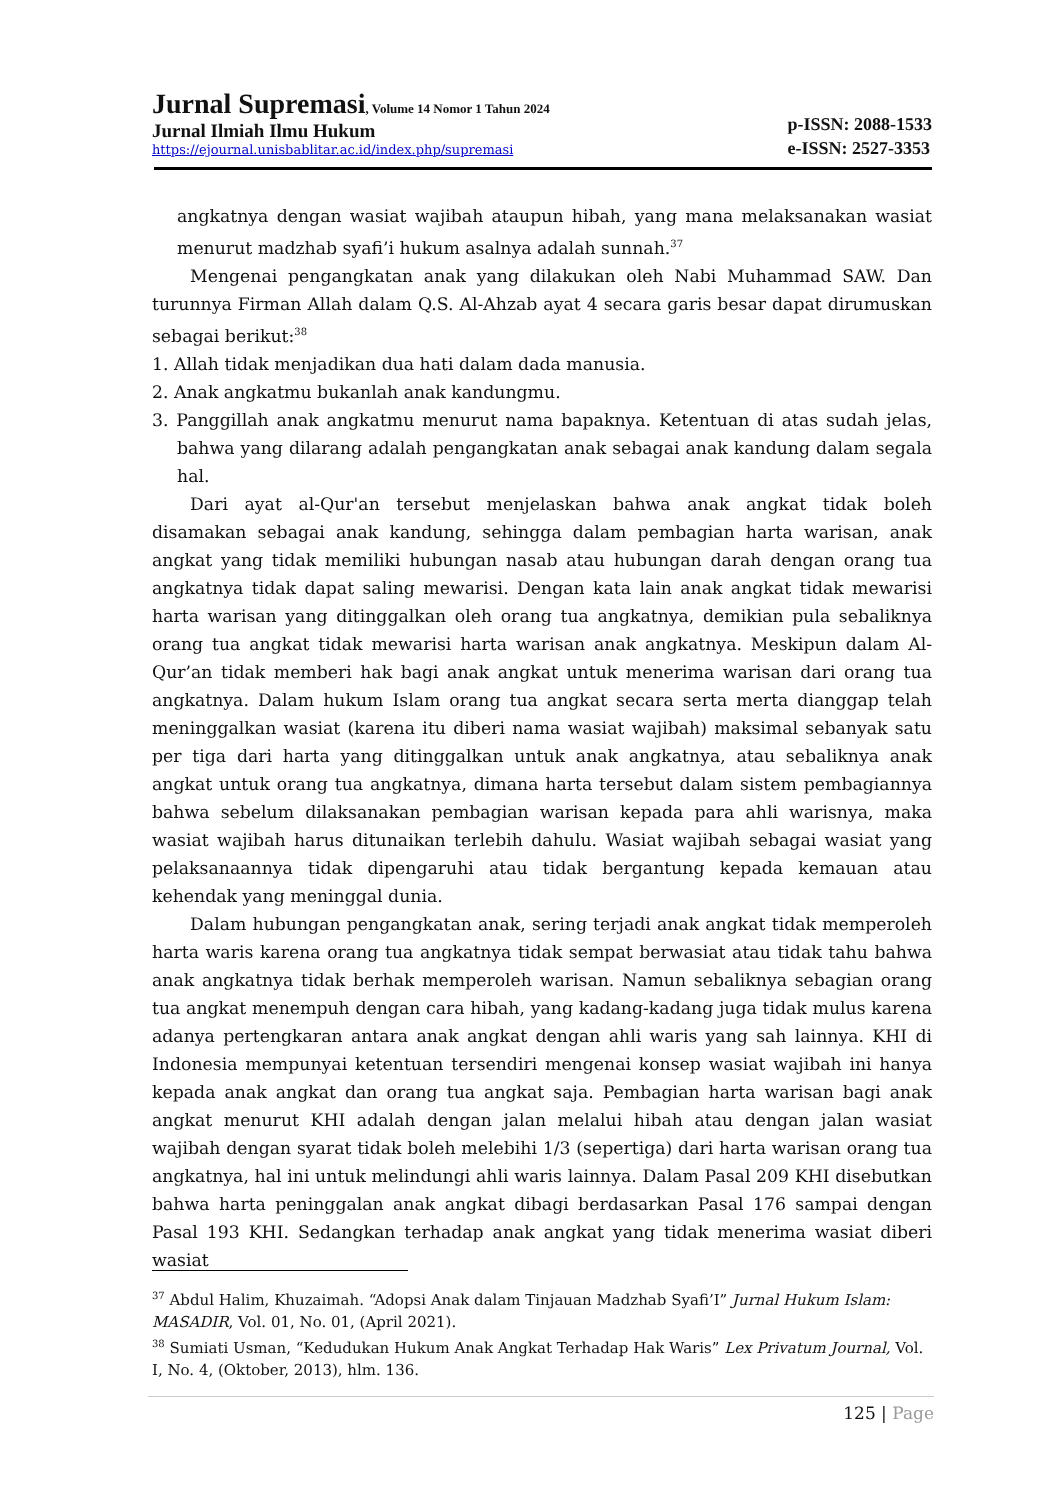Jurnal Supremasi, Volume 14 Nomor 1 Tahun 2024
Jurnal Ilmiah Ilmu Hukum
https://ejournal.unisbablitar.ac.id/index.php/supremasi
p-ISSN: 2088-1533
e-ISSN: 2527-3353
angkatnya dengan wasiat wajibah ataupun hibah, yang mana melaksanakan wasiat menurut madzhab syafi’i hukum asalnya adalah sunnah.<sup>37</sup>
Mengenai pengangkatan anak yang dilakukan oleh Nabi Muhammad SAW. Dan turunnya Firman Allah dalam Q.S. Al-Ahzab ayat 4 secara garis besar dapat dirumuskan sebagai berikut:<sup>38</sup>
1. Allah tidak menjadikan dua hati dalam dada manusia.
2. Anak angkatmu bukanlah anak kandungmu.
3. Panggillah anak angkatmu menurut nama bapaknya. Ketentuan di atas sudah jelas, bahwa yang dilarang adalah pengangkatan anak sebagai anak kandung dalam segala hal.
Dari ayat al-Qur'an tersebut menjelaskan bahwa anak angkat tidak boleh disamakan sebagai anak kandung, sehingga dalam pembagian harta warisan, anak angkat yang tidak memiliki hubungan nasab atau hubungan darah dengan orang tua angkatnya tidak dapat saling mewarisi. Dengan kata lain anak angkat tidak mewarisi harta warisan yang ditinggalkan oleh orang tua angkatnya, demikian pula sebaliknya orang tua angkat tidak mewarisi harta warisan anak angkatnya. Meskipun dalam Al-Qur’an tidak memberi hak bagi anak angkat untuk menerima warisan dari orang tua angkatnya. Dalam hukum Islam orang tua angkat secara serta merta dianggap telah meninggalkan wasiat (karena itu diberi nama wasiat wajibah) maksimal sebanyak satu per tiga dari harta yang ditinggalkan untuk anak angkatnya, atau sebaliknya anak angkat untuk orang tua angkatnya, dimana harta tersebut dalam sistem pembagiannya bahwa sebelum dilaksanakan pembagian warisan kepada para ahli warisnya, maka wasiat wajibah harus ditunaikan terlebih dahulu. Wasiat wajibah sebagai wasiat yang pelaksanaannya tidak dipengaruhi atau tidak bergantung kepada kemauan atau kehendak yang meninggal dunia.
Dalam hubungan pengangkatan anak, sering terjadi anak angkat tidak memperoleh harta waris karena orang tua angkatnya tidak sempat berwasiat atau tidak tahu bahwa anak angkatnya tidak berhak memperoleh warisan. Namun sebaliknya sebagian orang tua angkat menempuh dengan cara hibah, yang kadang-kadang juga tidak mulus karena adanya pertengkaran antara anak angkat dengan ahli waris yang sah lainnya. KHI di Indonesia mempunyai ketentuan tersendiri mengenai konsep wasiat wajibah ini hanya kepada anak angkat dan orang tua angkat saja. Pembagian harta warisan bagi anak angkat menurut KHI adalah dengan jalan melalui hibah atau dengan jalan wasiat wajibah dengan syarat tidak boleh melebihi 1/3 (sepertiga) dari harta warisan orang tua angkatnya, hal ini untuk melindungi ahli waris lainnya. Dalam Pasal 209 KHI disebutkan bahwa harta peninggalan anak angkat dibagi berdasarkan Pasal 176 sampai dengan Pasal 193 KHI. Sedangkan terhadap anak angkat yang tidak menerima wasiat diberi wasiat
<sup>37</sup> Abdul Halim, Khuzaimah. “Adopsi Anak dalam Tinjauan Madzhab Syafi’I” Jurnal Hukum Islam: MASADIR, Vol. 01, No. 01, (April 2021).
<sup>38</sup> Sumiati Usman, “Kedudukan Hukum Anak Angkat Terhadap Hak Waris” Lex Privatum Journal, Vol. I, No. 4, (Oktober, 2013), hlm. 136.
125 | Page